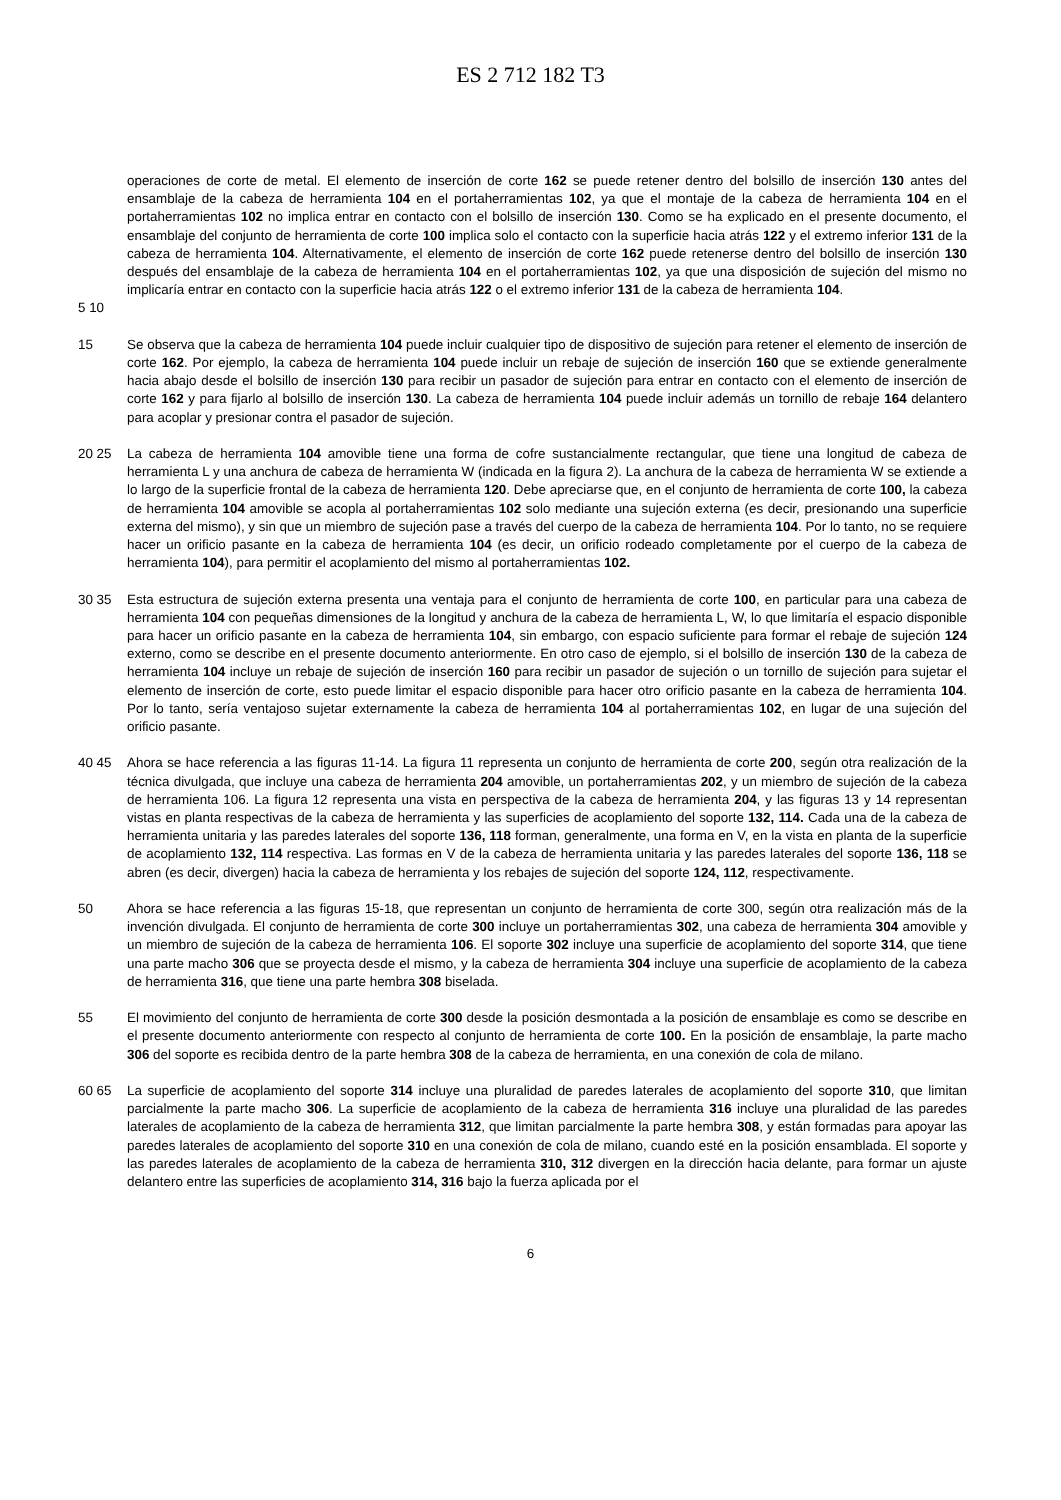ES 2 712 182 T3
operaciones de corte de metal. El elemento de inserción de corte 162 se puede retener dentro del bolsillo de inserción 130 antes del ensamblaje de la cabeza de herramienta 104 en el portaherramientas 102, ya que el montaje de la cabeza de herramienta 104 en el portaherramientas 102 no implica entrar en contacto con el bolsillo de inserción 130. Como se ha explicado en el presente documento, el ensamblaje del conjunto de herramienta de corte 100 implica solo el contacto con la superficie hacia atrás 122 y el extremo inferior 131 de la cabeza de herramienta 104. Alternativamente, el elemento de inserción de corte 162 puede retenerse dentro del bolsillo de inserción 130 después del ensamblaje de la cabeza de herramienta 104 en el portaherramientas 102, ya que una disposición de sujeción del mismo no implicaría entrar en contacto con la superficie hacia atrás 122 o el extremo inferior 131 de la cabeza de herramienta 104.
5 10
15 Se observa que la cabeza de herramienta 104 puede incluir cualquier tipo de dispositivo de sujeción para retener el elemento de inserción de corte 162. Por ejemplo, la cabeza de herramienta 104 puede incluir un rebaje de sujeción de inserción 160 que se extiende generalmente hacia abajo desde el bolsillo de inserción 130 para recibir un pasador de sujeción para entrar en contacto con el elemento de inserción de corte 162 y para fijarlo al bolsillo de inserción 130. La cabeza de herramienta 104 puede incluir además un tornillo de rebaje 164 delantero para acoplar y presionar contra el pasador de sujeción.
20 25 La cabeza de herramienta 104 amovible tiene una forma de cofre sustancialmente rectangular, que tiene una longitud de cabeza de herramienta L y una anchura de cabeza de herramienta W (indicada en la figura 2). La anchura de la cabeza de herramienta W se extiende a lo largo de la superficie frontal de la cabeza de herramienta 120. Debe apreciarse que, en el conjunto de herramienta de corte 100, la cabeza de herramienta 104 amovible se acopla al portaherramientas 102 solo mediante una sujeción externa (es decir, presionando una superficie externa del mismo), y sin que un miembro de sujeción pase a través del cuerpo de la cabeza de herramienta 104. Por lo tanto, no se requiere hacer un orificio pasante en la cabeza de herramienta 104 (es decir, un orificio rodeado completamente por el cuerpo de la cabeza de herramienta 104), para permitir el acoplamiento del mismo al portaherramientas 102.
30 35 Esta estructura de sujeción externa presenta una ventaja para el conjunto de herramienta de corte 100, en particular para una cabeza de herramienta 104 con pequeñas dimensiones de la longitud y anchura de la cabeza de herramienta L, W, lo que limitaría el espacio disponible para hacer un orificio pasante en la cabeza de herramienta 104, sin embargo, con espacio suficiente para formar el rebaje de sujeción 124 externo, como se describe en el presente documento anteriormente. En otro caso de ejemplo, si el bolsillo de inserción 130 de la cabeza de herramienta 104 incluye un rebaje de sujeción de inserción 160 para recibir un pasador de sujeción o un tornillo de sujeción para sujetar el elemento de inserción de corte, esto puede limitar el espacio disponible para hacer otro orificio pasante en la cabeza de herramienta 104. Por lo tanto, sería ventajoso sujetar externamente la cabeza de herramienta 104 al portaherramientas 102, en lugar de una sujeción del orificio pasante.
40 45 Ahora se hace referencia a las figuras 11-14. La figura 11 representa un conjunto de herramienta de corte 200, según otra realización de la técnica divulgada, que incluye una cabeza de herramienta 204 amovible, un portaherramientas 202, y un miembro de sujeción de la cabeza de herramienta 106. La figura 12 representa una vista en perspectiva de la cabeza de herramienta 204, y las figuras 13 y 14 representan vistas en planta respectivas de la cabeza de herramienta y las superficies de acoplamiento del soporte 132, 114. Cada una de la cabeza de herramienta unitaria y las paredes laterales del soporte 136, 118 forman, generalmente, una forma en V, en la vista en planta de la superficie de acoplamiento 132, 114 respectiva. Las formas en V de la cabeza de herramienta unitaria y las paredes laterales del soporte 136, 118 se abren (es decir, divergen) hacia la cabeza de herramienta y los rebajes de sujeción del soporte 124, 112, respectivamente.
50 Ahora se hace referencia a las figuras 15-18, que representan un conjunto de herramienta de corte 300, según otra realización más de la invención divulgada. El conjunto de herramienta de corte 300 incluye un portaherramientas 302, una cabeza de herramienta 304 amovible y un miembro de sujeción de la cabeza de herramienta 106. El soporte 302 incluye una superficie de acoplamiento del soporte 314, que tiene una parte macho 306 que se proyecta desde el mismo, y la cabeza de herramienta 304 incluye una superficie de acoplamiento de la cabeza de herramienta 316, que tiene una parte hembra 308 biselada.
55 El movimiento del conjunto de herramienta de corte 300 desde la posición desmontada a la posición de ensamblaje es como se describe en el presente documento anteriormente con respecto al conjunto de herramienta de corte 100. En la posición de ensamblaje, la parte macho 306 del soporte es recibida dentro de la parte hembra 308 de la cabeza de herramienta, en una conexión de cola de milano.
60 65 La superficie de acoplamiento del soporte 314 incluye una pluralidad de paredes laterales de acoplamiento del soporte 310, que limitan parcialmente la parte macho 306. La superficie de acoplamiento de la cabeza de herramienta 316 incluye una pluralidad de las paredes laterales de acoplamiento de la cabeza de herramienta 312, que limitan parcialmente la parte hembra 308, y están formadas para apoyar las paredes laterales de acoplamiento del soporte 310 en una conexión de cola de milano, cuando esté en la posición ensamblada. El soporte y las paredes laterales de acoplamiento de la cabeza de herramienta 310, 312 divergen en la dirección hacia delante, para formar un ajuste delantero entre las superficies de acoplamiento 314, 316 bajo la fuerza aplicada por el
6